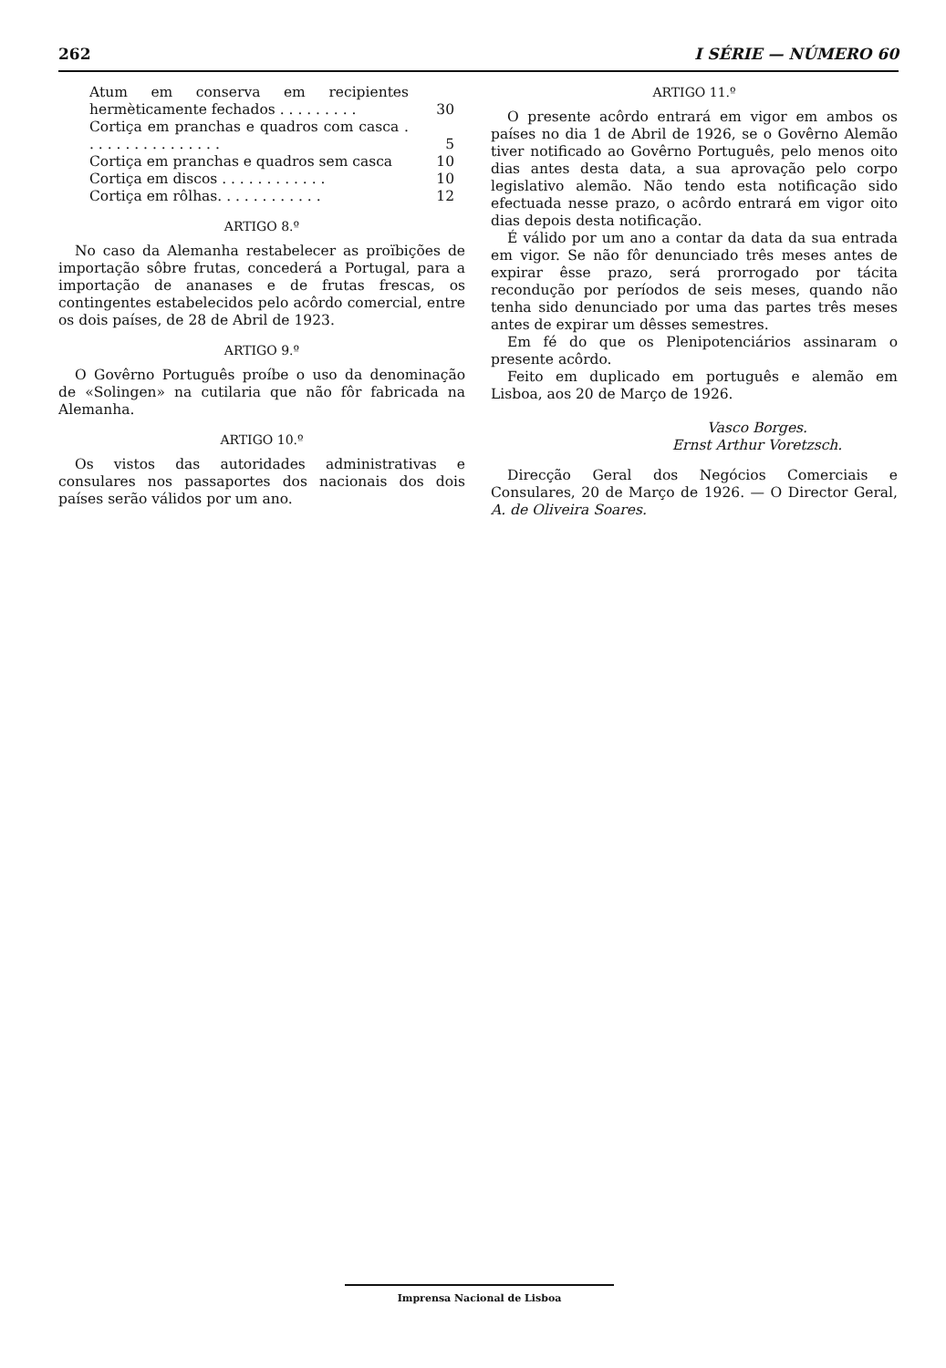262 I SÉRIE — NÚMERO 60
| Atum em conserva em recipientes hermèticamente fechados . . . . . . . . . | 30 |
| Cortiça em pranchas e quadros com casca . . . . . . . . . . . . . . . . | 5 |
| Cortiça em pranchas e quadros sem casca | 10 |
| Cortiça em discos . . . . . . . . . . . . | 10 |
| Cortiça em rôlhas. . . . . . . . . . . . | 12 |
ARTIGO 8.º
No caso da Alemanha restabelecer as proïbições de importação sôbre frutas, concederá a Portugal, para a importação de ananases e de frutas frescas, os contingentes estabelecidos pelo acôrdo comercial, entre os dois países, de 28 de Abril de 1923.
ARTIGO 9.º
O Govêrno Português proíbe o uso da denominação de «Solingen» na cutilaria que não fôr fabricada na Alemanha.
ARTIGO 10.º
Os vistos das autoridades administrativas e consulares nos passaportes dos nacionais dos dois países serão válidos por um ano.
ARTIGO 11.º
O presente acôrdo entrará em vigor em ambos os países no dia 1 de Abril de 1926, se o Govêrno Alemão tiver notificado ao Govêrno Português, pelo menos oito dias antes desta data, a sua aprovação pelo corpo legislativo alemão. Não tendo esta notificação sido efectuada nesse prazo, o acôrdo entrará em vigor oito dias depois desta notificação.
É válido por um ano a contar da data da sua entrada em vigor. Se não fôr denunciado três meses antes de expirar êsse prazo, será prorrogado por tácita recondução por períodos de seis meses, quando não tenha sido denunciado por uma das partes três meses antes de expirar um dêsses semestres.
Em fé do que os Plenipotenciários assinaram o presente acôrdo.
Feito em duplicado em português e alemão em Lisboa, aos 20 de Março de 1926.
Vasco Borges.
Ernst Arthur Voretzsch.
Direcção Geral dos Negócios Comerciais e Consulares, 20 de Março de 1926. — O Director Geral, A. de Oliveira Soares.
Imprensa Nacional de Lisboa